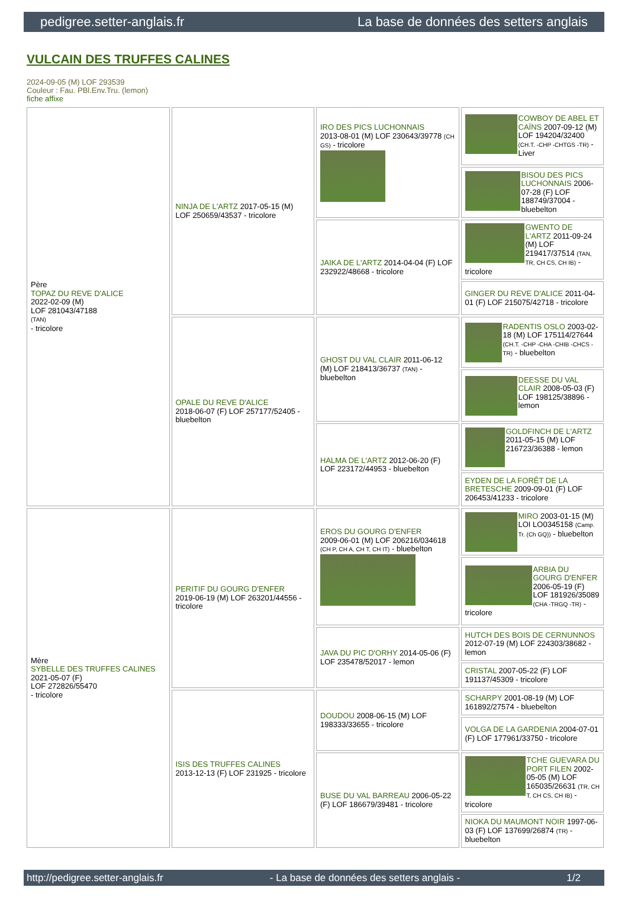pedigree.setter-anglais.fr La base de données des setters anglais
VULCAIN DES TRUFFES CALINES
2024-09-05 (M) LOF 293539
Couleur : Fau. PBl.Env.Tru. (lemon)
fiche affixe
| Père TOPAZ DU REVE D'ALICE 2022-02-09 (M) LOF 281043/47188 (TAN) - tricolore | NINJA DE L'ARTZ 2017-05-15 (M) LOF 250659/43537 - tricolore | IRO DES PICS LUCHONNAIS 2013-08-01 (M) LOF 230643/39778 (CH GS) - tricolore | COWBOY DE ABEL ET CAÏNS 2007-09-12 (M) LOF 194204/32400 (CH.T. -CHP -CHTGS -TR) - Liver |
| | | | BISOU DES PICS LUCHONNAIS 2006-07-28 (F) LOF 188749/37004 - bluebelton |
| | | JAIKA DE L'ARTZ 2014-04-04 (F) LOF 232922/48668 - tricolore | GWENTO DE L'ARTZ 2011-09-24 (M) LOF 219417/37514 (TAN, TR, CH CS, CH IB) - tricolore |
| | | | GINGER DU REVE D'ALICE 2011-04-01 (F) LOF 215075/42718 - tricolore |
| | OPALE DU REVE D'ALICE 2018-06-07 (F) LOF 257177/52405 - bluebelton | GHOST DU VAL CLAIR 2011-06-12 (M) LOF 218413/36737 (TAN) - bluebelton | RADENTIS OSLO 2003-02-18 (M) LOF 175114/27644 (CH.T. -CHP -CHA -CHIB -CHCS -TR) - bluebelton |
| | | | DEESSE DU VAL CLAIR 2008-05-03 (F) LOF 198125/38896 - lemon |
| | | HALMA DE L'ARTZ 2012-06-20 (F) LOF 223172/44953 - bluebelton | GOLDFINCH DE L'ARTZ 2011-05-15 (M) LOF 216723/36388 - lemon |
| | | | EYDEN DE LA FORÊT DE LA BRETESCHE 2009-09-01 (F) LOF 206453/41233 - tricolore |
| Mère SYBELLE DES TRUFFES CALINES 2021-05-07 (F) LOF 272826/55470 - tricolore | PERITIF DU GOURG D'ENFER 2019-06-19 (M) LOF 263201/44556 - tricolore | EROS DU GOURG D'ENFER 2009-06-01 (M) LOF 206216/034618 (CH P, CH A, CH T, CH IT) - bluebelton | MIRO 2003-01-15 (M) LOI LO0345158 (Camp. Tr. (Ch GQ)) - bluebelton |
| | | | ARBIA DU GOURG D'ENFER 2006-05-19 (F) LOF 181926/35089 (CHA -TRGQ -TR) - tricolore |
| | | JAVA DU PIC D'ORHY 2014-05-06 (F) LOF 235478/52017 - lemon | HUTCH DES BOIS DE CERNUNNOS 2012-07-19 (M) LOF 224303/38682 - lemon |
| | | | CRISTAL 2007-05-22 (F) LOF 191137/45309 - tricolore |
| | ISIS DES TRUFFES CALINES 2013-12-13 (F) LOF 231925 - tricolore | DOUDOU 2008-06-15 (M) LOF 198333/33655 - tricolore | SCHARPY 2001-08-19 (M) LOF 161892/27574 - bluebelton |
| | | | VOLGA DE LA GARDENIA 2004-07-01 (F) LOF 177961/33750 - tricolore |
| | | BUSE DU VAL BARREAU 2006-05-22 (F) LOF 186679/39481 - tricolore | TCHE GUEVARA DU PORT FILEN 2002-05-05 (M) LOF 165035/26631 (TR, CH T, CH CS, CH IB) - tricolore |
| | | | NIOKA DU MAUMONT NOIR 1997-06-03 (F) LOF 137699/26874 (TR) - bluebelton |
http://pedigree.setter-anglais.fr - La base de données des setters anglais - 1/2